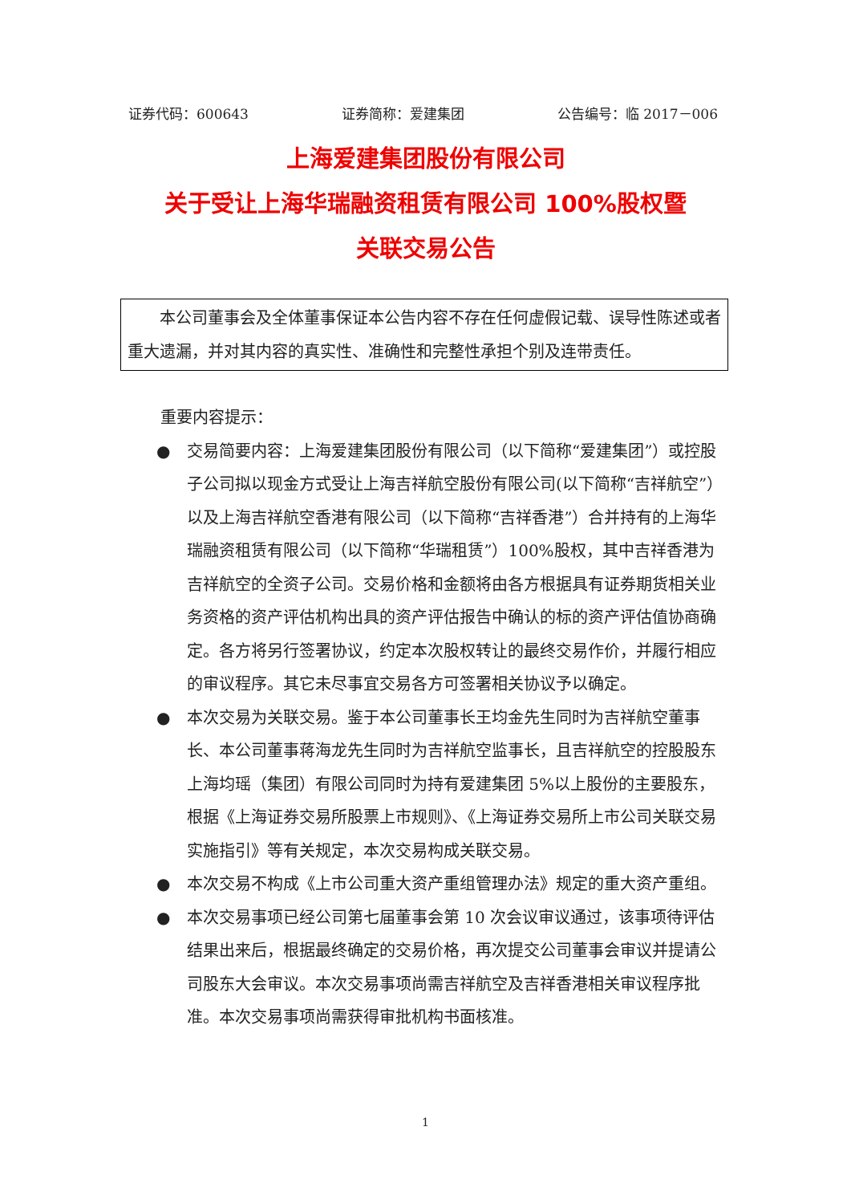证券代码：600643 证券简称：爱建集团 公告编号：临 2017－006
上海爱建集团股份有限公司
关于受让上海华瑞融资租赁有限公司 100%股权暨
关联交易公告
　　本公司董事会及全体董事保证本公告内容不存在任何虚假记载、误导性陈述或者重大遗漏，并对其内容的真实性、准确性和完整性承担个别及连带责任。
重要内容提示：
● 交易简要内容：上海爱建集团股份有限公司（以下简称“爱建集团”）或控股子公司拟以现金方式受让上海吉祥航空股份有限公司(以下简称“吉祥航空”）以及上海吉祥航空香港有限公司（以下简称“吉祥香港”）合并持有的上海华瑞融资租赁有限公司（以下简称“华瑞租赁”）100%股权，其中吉祥香港为吉祥航空的全资子公司。交易价格和金额将由各方根据具有证券期货相关业务资格的资产评估机构出具的资产评估报告中确认的标的资产评估值协商确定。各方将另行签署协议，约定本次股权转让的最终交易作价，并履行相应的审议程序。其它未尽事宜交易各方可签署相关协议予以确定。
● 本次交易为关联交易。鉴于本公司董事长王均金先生同时为吉祥航空董事长、本公司董事蒋海龙先生同时为吉祥航空监事长，且吉祥航空的控股股东上海均瑶（集团）有限公司同时为持有爱建集团 5%以上股份的主要股东，根据《上海证券交易所股票上市规则》、《上海证券交易所上市公司关联交易实施指引》等有关规定，本次交易构成关联交易。
● 本次交易不构成《上市公司重大资产重组管理办法》规定的重大资产重组。
● 本次交易事项已经公司第七届董事会第 10 次会议审议通过，该事项待评估结果出来后，根据最终确定的交易价格，再次提交公司董事会审议并提请公司股东大会审议。本次交易事项尚需吉祥航空及吉祥香港相关审议程序批准。本次交易事项尚需获得审批机构书面核准。
1